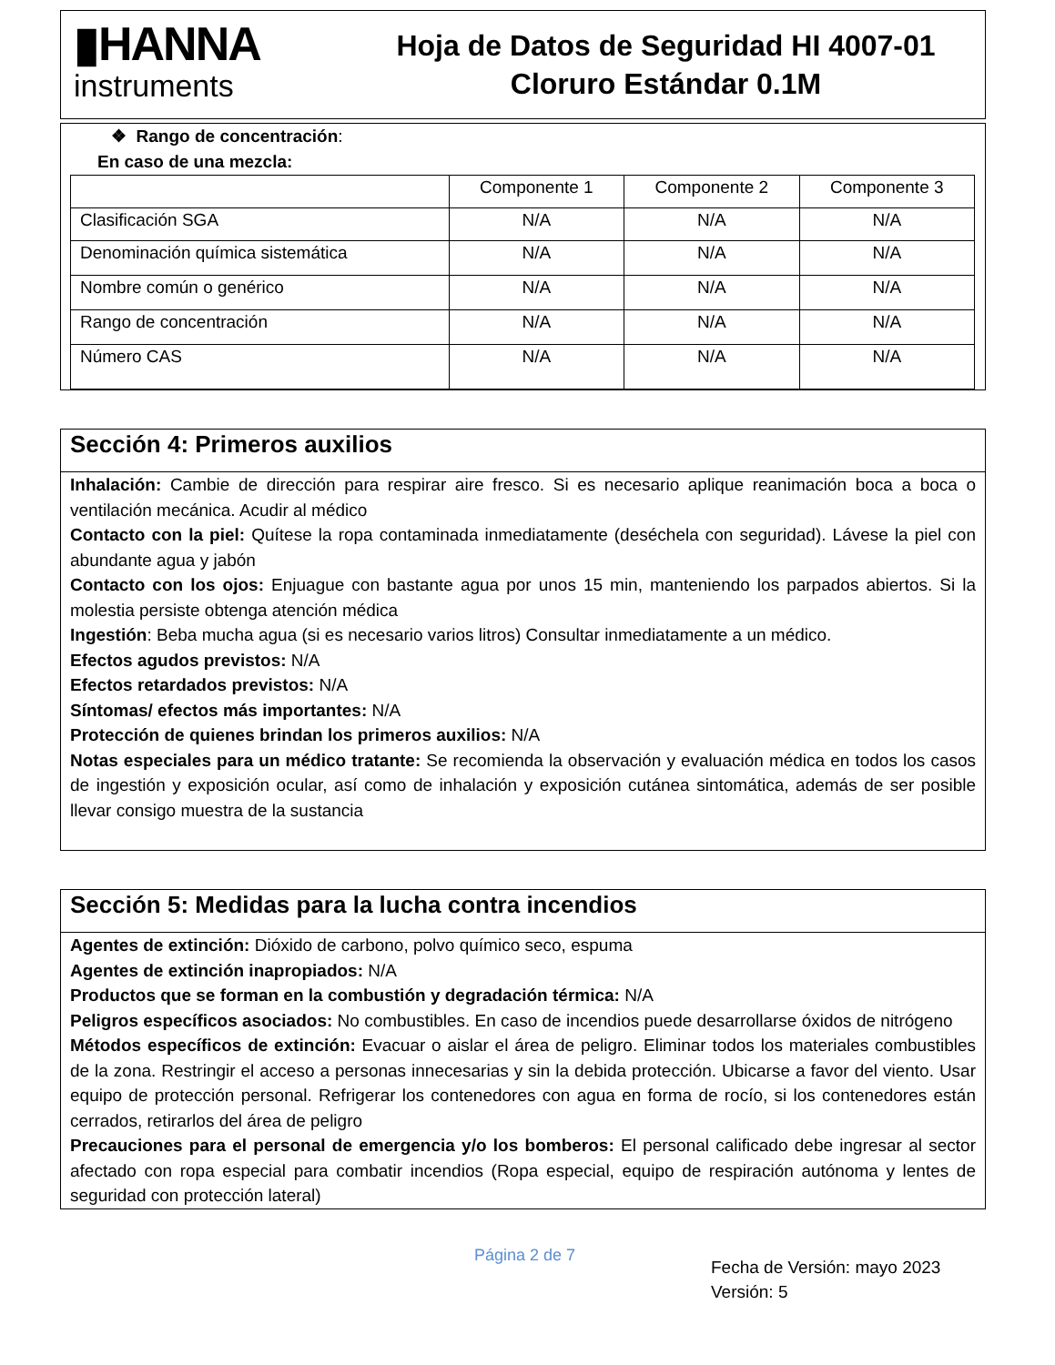▮HANNA
instruments
Hoja de Datos de Seguridad HI 4007-01
Cloruro Estándar 0.1M
❖ Rango de concentración:
En caso de una mezcla:
| | Componente 1 | Componente 2 | Componente 3 |
| Clasificación SGA | N/A | N/A | N/A |
| Denominación química sistemática | N/A | N/A | N/A |
| Nombre común o genérico | N/A | N/A | N/A |
| Rango de concentración | N/A | N/A | N/A |
| Número CAS | N/A | N/A | N/A |
Sección 4: Primeros auxilios
Inhalación: Cambie de dirección para respirar aire fresco. Si es necesario aplique reanimación boca a boca o ventilación mecánica. Acudir al médico
Contacto con la piel: Quítese la ropa contaminada inmediatamente (deséchela con seguridad). Lávese la piel con abundante agua y jabón
Contacto con los ojos: Enjuague con bastante agua por unos 15 min, manteniendo los parpados abiertos. Si la molestia persiste obtenga atención médica
Ingestión: Beba mucha agua (si es necesario varios litros) Consultar inmediatamente a un médico.
Efectos agudos previstos: N/A
Efectos retardados previstos: N/A
Síntomas/ efectos más importantes: N/A
Protección de quienes brindan los primeros auxilios: N/A
Notas especiales para un médico tratante: Se recomienda la observación y evaluación médica en todos los casos de ingestión y exposición ocular, así como de inhalación y exposición cutánea sintomática, además de ser posible llevar consigo muestra de la sustancia
Sección 5: Medidas para la lucha contra incendios
Agentes de extinción: Dióxido de carbono, polvo químico seco, espuma
Agentes de extinción inapropiados: N/A
Productos que se forman en la combustión y degradación térmica: N/A
Peligros específicos asociados: No combustibles. En caso de incendios puede desarrollarse óxidos de nitrógeno
Métodos específicos de extinción: Evacuar o aislar el área de peligro. Eliminar todos los materiales combustibles de la zona. Restringir el acceso a personas innecesarias y sin la debida protección. Ubicarse a favor del viento. Usar equipo de protección personal. Refrigerar los contenedores con agua en forma de rocío, si los contenedores están cerrados, retirarlos del área de peligro
Precauciones para el personal de emergencia y/o los bomberos: El personal calificado debe ingresar al sector afectado con ropa especial para combatir incendios (Ropa especial, equipo de respiración autónoma y lentes de seguridad con protección lateral)
Página 2 de 7
Fecha de Versión: mayo 2023
Versión: 5